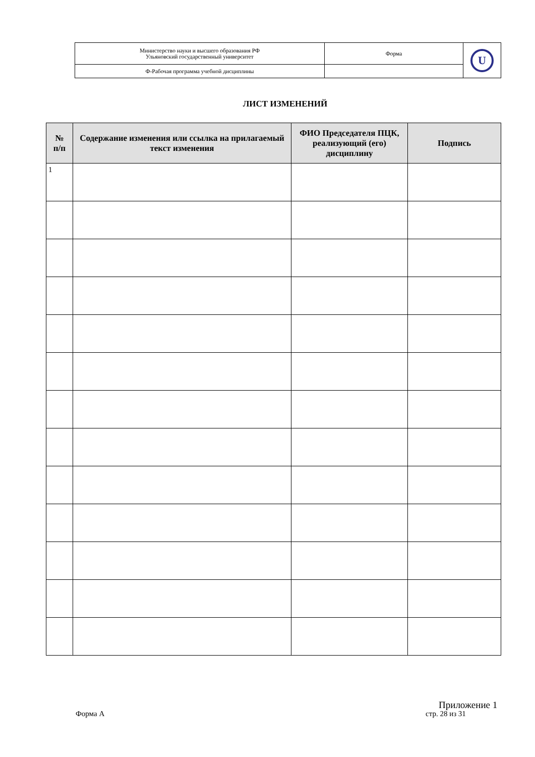| Министерство науки и высшего образования РФ Ульяновский государственный университет | Форма | U |
| Ф-Рабочая программа учебной дисциплины | | |
ЛИСТ ИЗМЕНЕНИЙ
| № п/п | Содержание изменения или ссылка на прилагаемый текст изменения | ФИО Председателя ПЦК, реализующий (его) дисциплину | Подпись |
| --- | --- | --- | --- |
| 1 | | | |
Приложение 1
Форма А стр. 28 из 31